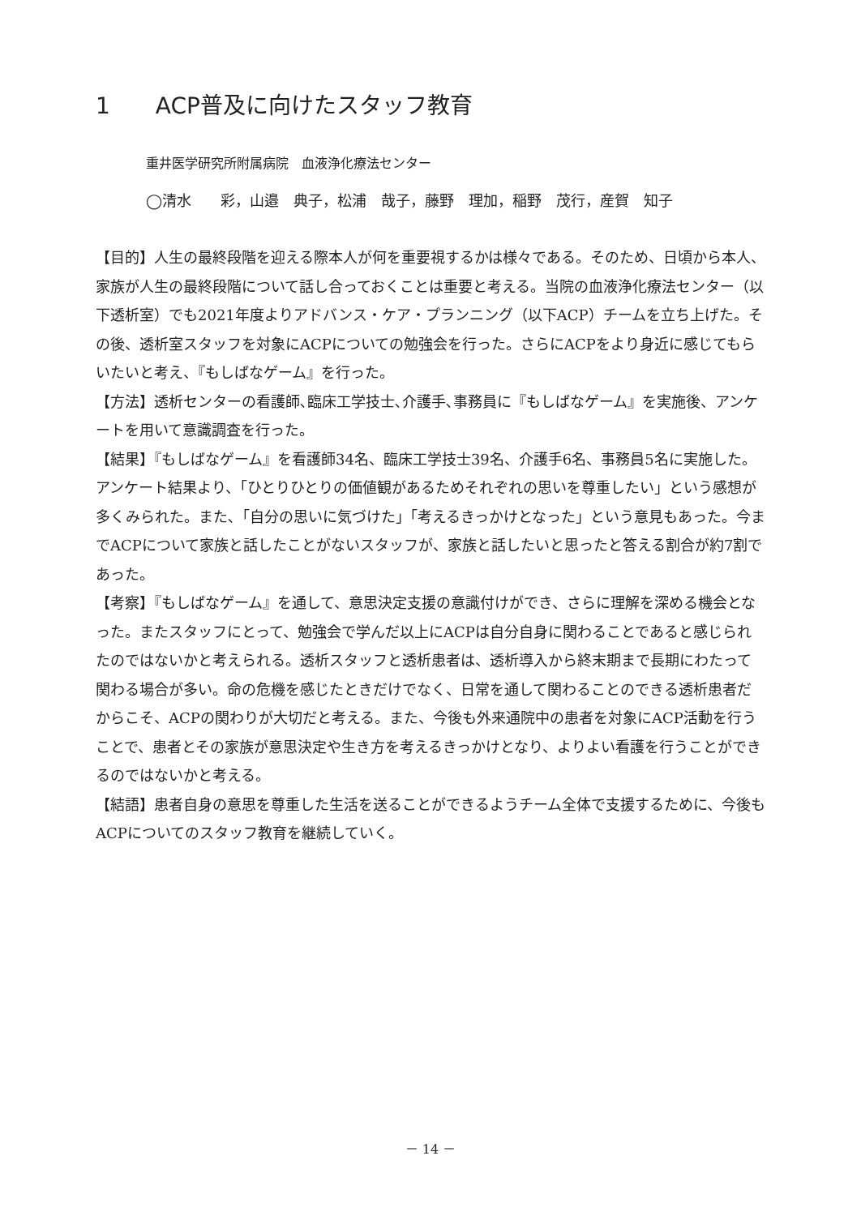1　　ACP普及に向けたスタッフ教育
重井医学研究所附属病院　血液浄化療法センター
◯清水　　彩，山邉　典子，松浦　哉子，藤野　理加，稲野　茂行，産賀　知子
【目的】人生の最終段階を迎える際本人が何を重要視するかは様々である。そのため、日頃から本人、家族が人生の最終段階について話し合っておくことは重要と考える。当院の血液浄化療法センター（以下透析室）でも2021年度よりアドバンス・ケア・プランニング（以下ACP）チームを立ち上げた。その後、透析室スタッフを対象にACPについての勉強会を行った。さらにACPをより身近に感じてもらいたいと考え、『もしばなゲーム』を行った。
【方法】透析センターの看護師､臨床工学技士､介護手､事務員に『もしばなゲーム』を実施後、アンケートを用いて意識調査を行った。
【結果】『もしばなゲーム』を看護師34名、臨床工学技士39名、介護手6名、事務員5名に実施した。アンケート結果より、「ひとりひとりの価値観があるためそれぞれの思いを尊重したい」という感想が多くみられた。また､「自分の思いに気づけた」「考えるきっかけとなった」という意見もあった。今までACPについて家族と話したことがないスタッフが、家族と話したいと思ったと答える割合が約7割であった。
【考察】『もしばなゲーム』を通して、意思決定支援の意識付けができ、さらに理解を深める機会となった。またスタッフにとって、勉強会で学んだ以上にACPは自分自身に関わることであると感じられたのではないかと考えられる。透析スタッフと透析患者は、透析導入から終末期まで長期にわたって関わる場合が多い。命の危機を感じたときだけでなく、日常を通して関わることのできる透析患者だからこそ、ACPの関わりが大切だと考える。また、今後も外来通院中の患者を対象にACP活動を行うことで、患者とその家族が意思決定や生き方を考えるきっかけとなり、よりよい看護を行うことができるのではないかと考える。
【結語】患者自身の意思を尊重した生活を送ることができるようチーム全体で支援するために、今後もACPについてのスタッフ教育を継続していく。
－ 14 －